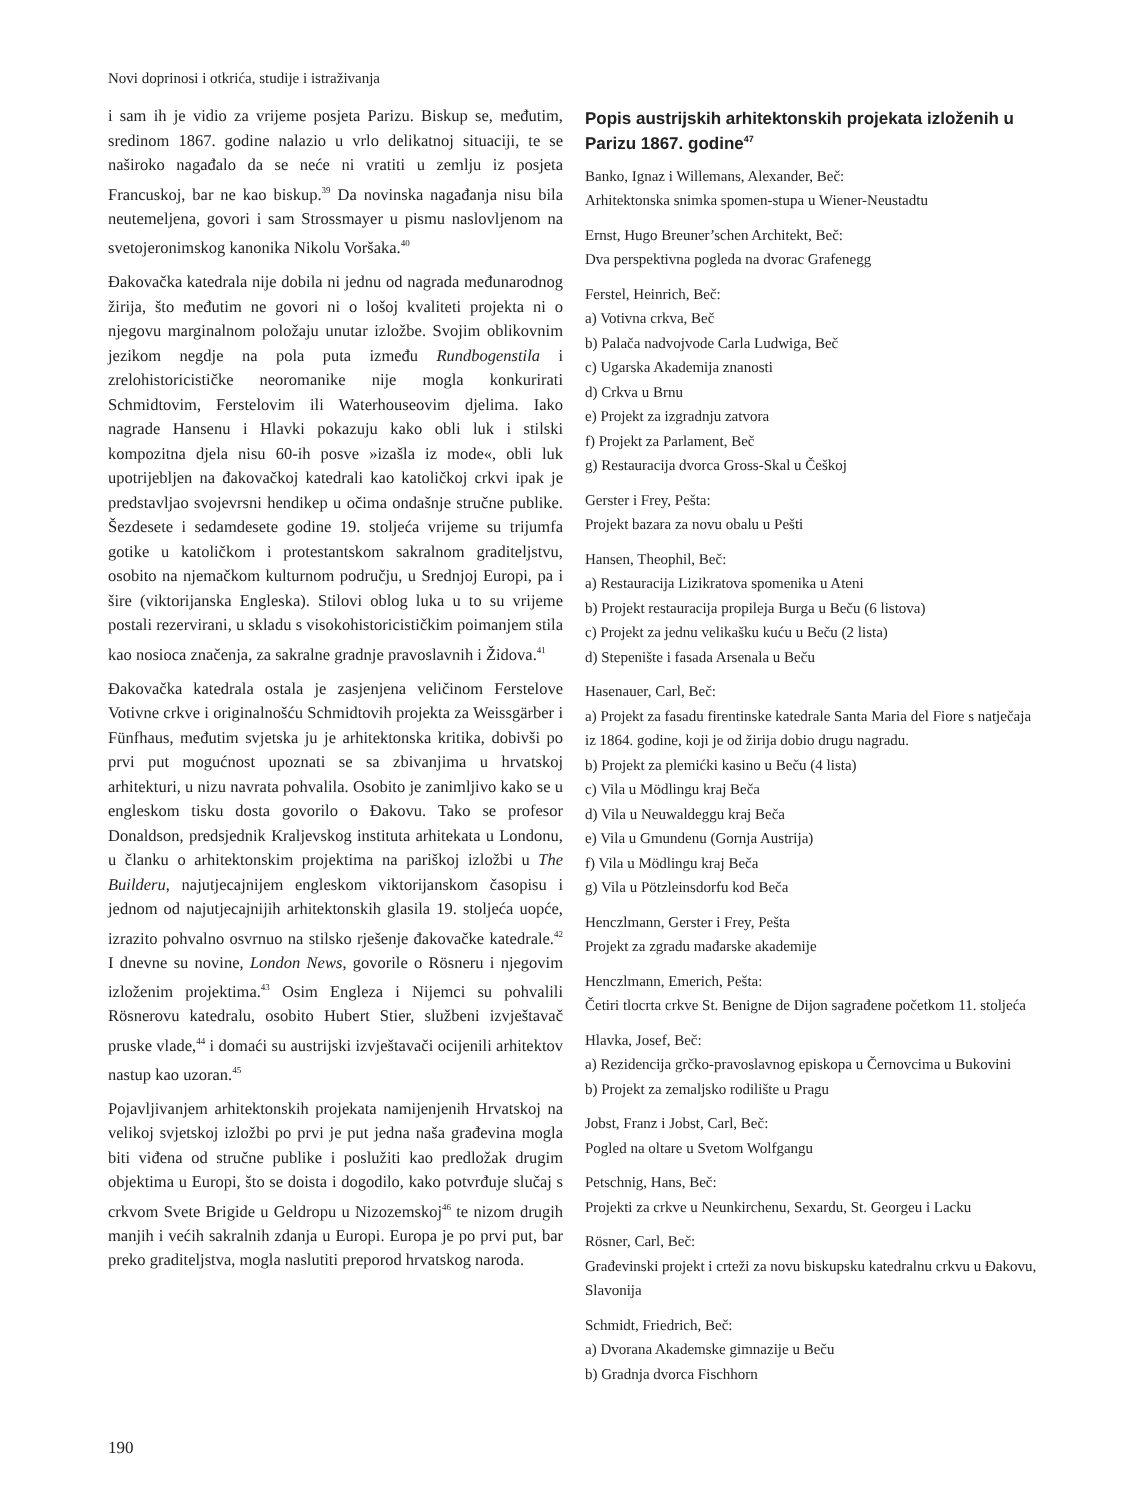Novi doprinosi i otkrića, studije i istraživanja
i sam ih je vidio za vrijeme posjeta Parizu. Biskup se, međutim, sredinom 1867. godine nalazio u vrlo delikatnoj situaciji, te se naširoko nagađalo da se neće ni vratiti u zemlju iz posjeta Francuskoj, bar ne kao biskup.<sup>39</sup> Da novinska nagađanja nisu bila neutemeljena, govori i sam Strossmayer u pismu naslovljenom na svetojeronimskog kanonika Nikolu Voršaka.<sup>40</sup>
Đakovačka katedrala nije dobila ni jednu od nagrada međunarodnog žirija, što međutim ne govori ni o lošoj kvaliteti projekta ni o njegovu marginalnom položaju unutar izložbe. Svojim oblikovnim jezikom negdje na pola puta između Rundbogenstila i zrelohistoricističke neoromanike nije mogla konkurirati Schmidtovim, Ferstelovim ili Waterhouseovim djelima. Iako nagrade Hansenu i Hlavki pokazuju kako obli luk i stilski kompozitna djela nisu 60-ih posve »izašla iz mode«, obli luk upotrijebljen na đakovačkoj katedrali kao katoličkoj crkvi ipak je predstavljao svojevrsni hendikep u očima ondašnje stručne publike. Šezdesete i sedamdesete godine 19. stoljeća vrijeme su trijumfa gotike u katoličkom i protestantskom sakralnom graditeljstvu, osobito na njemačkom kulturnom području, u Srednjoj Europi, pa i šire (viktorijanska Engleska). Stilovi oblog luka u to su vrijeme postali rezervirani, u skladu s visokohistoricističkim poimanjem stila kao nosioca značenja, za sakralne gradnje pravoslavnih i Židova.<sup>41</sup>
Đakovačka katedrala ostala je zasjenjena veličinom Ferstelove Votivne crkve i originalnošću Schmidtovih projekta za Weissgärber i Fünfhaus, međutim svjetska ju je arhitektonska kritika, dobivši po prvi put mogućnost upoznati se sa zbivanjima u hrvatskoj arhitekturi, u nizu navrata pohvalila. Osobito je zanimljivo kako se u engleskom tisku dosta govorilo o Đakovu. Tako se profesor Donaldson, predsjednik Kraljevskog instituta arhitekata u Londonu, u članku o arhitektonskim projektima na pariškoj izložbi u The Builderu, najutjecajnijem engleskom viktorijanskom časopisu i jednom od najutjecajnijih arhitektonskih glasila 19. stoljeća uopće, izrazito pohvalno osvrnuo na stilsko rješenje đakovačke katedrale.<sup>42</sup> I dnevne su novine, London News, govorile o Rösneru i njegovim izloženim projektima.<sup>43</sup> Osim Engleza i Nijemci su pohvalili Rösnerovu katedralu, osobito Hubert Stier, službeni izvještavač pruske vlade,<sup>44</sup> i domaći su austrijski izvještavači ocijenili arhitektov nastup kao uzoran.<sup>45</sup>
Pojavljivanjem arhitektonskih projekata namijenjenih Hrvatskoj na velikoj svjetskoj izložbi po prvi je put jedna naša građevina mogla biti viđena od stručne publike i poslužiti kao predložak drugim objektima u Europi, što se doista i dogodilo, kako potvrđuje slučaj s crkvom Svete Brigide u Geldropu u Nizozemskoj<sup>46</sup> te nizom drugih manjih i većih sakralnih zdanja u Europi. Europa je po prvi put, bar preko graditeljstva, mogla naslutiti preporod hrvatskog naroda.
Popis austrijskih arhitektonskih projekata izloženih u Parizu 1867. godine<sup>47</sup>
Banko, Ignaz i Willemans, Alexander, Beč:
Arhitektonska snimka spomen-stupa u Wiener-Neustadtu
Ernst, Hugo Breuner’schen Architekt, Beč:
Dva perspektivna pogleda na dvorac Grafenegg
Ferstel, Heinrich, Beč:
a) Votivna crkva, Beč
b) Palača nadvojvode Carla Ludwiga, Beč
c) Ugarska Akademija znanosti
d) Crkva u Brnu
e) Projekt za izgradnju zatvora
f) Projekt za Parlament, Beč
g) Restauracija dvorca Gross-Skal u Češkoj
Gerster i Frey, Pešta:
Projekt bazara za novu obalu u Pešti
Hansen, Theophil, Beč:
a) Restauracija Lizikratova spomenika u Ateni
b) Projekt restauracija propileja Burga u Beču (6 listova)
c) Projekt za jednu velikašku kuću u Beču (2 lista)
d) Stepenište i fasada Arsenala u Beču
Hasenauer, Carl, Beč:
a) Projekt za fasadu firentinske katedrale Santa Maria del Fiore s natječaja iz 1864. godine, koji je od žirija dobio drugu nagradu.
b) Projekt za plemićki kasino u Beču (4 lista)
c) Vila u Mödlingu kraj Beča
d) Vila u Neuwaldeggu kraj Beča
e) Vila u Gmundenu (Gornja Austrija)
f) Vila u Mödlingu kraj Beča
g) Vila u Pötzleinsdorfu kod Beča
Henczlmann, Gerster i Frey, Pešta
Projekt za zgradu mađarske akademije
Henczlmann, Emerich, Pešta:
Četiri tlocrta crkve St. Benigne de Dijon sagrađene početkom 11. stoljeća
Hlavka, Josef, Beč:
a) Rezidencija grčko-pravoslavnog episkopa u Černovcima u Bukovini
b) Projekt za zemaljsko rodilište u Pragu
Jobst, Franz i Jobst, Carl, Beč:
Pogled na oltare u Svetom Wolfgangu
Petschnig, Hans, Beč:
Projekti za crkve u Neunkirchenu, Sexardu, St. Georgeu i Lacku
Rösner, Carl, Beč:
Građevinski projekt i crteži za novu biskupsku katedralnu crkvu u Đakovu, Slavonija
Schmidt, Friedrich, Beč:
a) Dvorana Akademske gimnazije u Beču
b) Gradnja dvorca Fischhorn
190